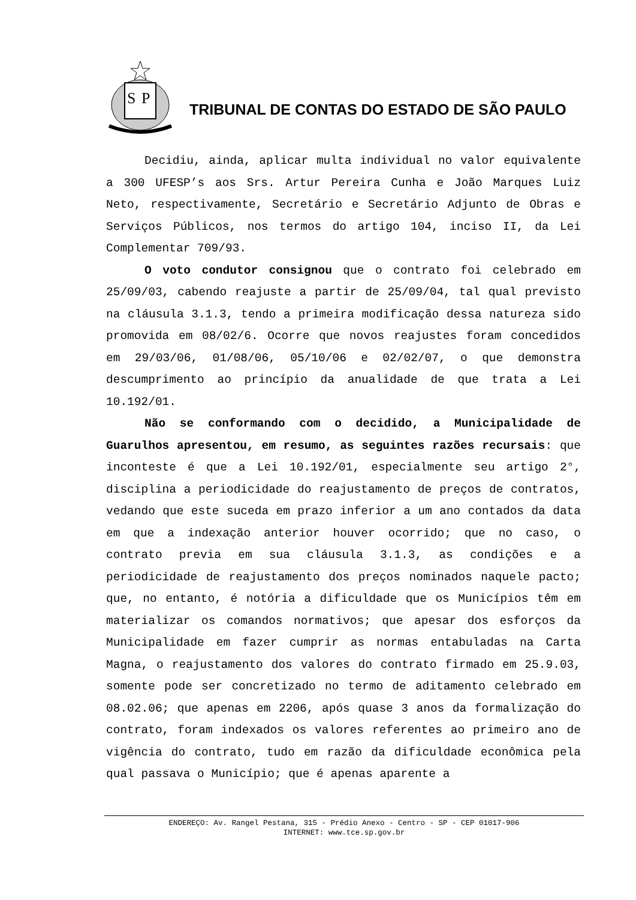S
P
TRIBUNAL DE CONTAS DO ESTADO DE SÃO PAULO
Decidiu, ainda, aplicar multa individual no valor equivalente a 300 UFESP’s aos Srs. Artur Pereira Cunha e João Marques Luiz Neto, respectivamente, Secretário e Secretário Adjunto de Obras e Serviços Públicos, nos termos do artigo 104, inciso II, da Lei Complementar 709/93.
O voto condutor consignou que o contrato foi celebrado em 25/09/03, cabendo reajuste a partir de 25/09/04, tal qual previsto na cláusula 3.1.3, tendo a primeira modificação dessa natureza sido promovida em 08/02/6. Ocorre que novos reajustes foram concedidos em 29/03/06, 01/08/06, 05/10/06 e 02/02/07, o que demonstra descumprimento ao princípio da anualidade de que trata a Lei 10.192/01.
Não se conformando com o decidido, a Municipalidade de Guarulhos apresentou, em resumo, as seguintes razões recursais: que inconteste é que a Lei 10.192/01, especialmente seu artigo 2°, disciplina a periodicidade do reajustamento de preços de contratos, vedando que este suceda em prazo inferior a um ano contados da data em que a indexação anterior houver ocorrido; que no caso, o contrato previa em sua cláusula 3.1.3, as condições e a periodicidade de reajustamento dos preços nominados naquele pacto; que, no entanto, é notória a dificuldade que os Municípios têm em materializar os comandos normativos; que apesar dos esforços da Municipalidade em fazer cumprir as normas entabuladas na Carta Magna, o reajustamento dos valores do contrato firmado em 25.9.03, somente pode ser concretizado no termo de aditamento celebrado em 08.02.06; que apenas em 2206, após quase 3 anos da formalização do contrato, foram indexados os valores referentes ao primeiro ano de vigência do contrato, tudo em razão da dificuldade econômica pela qual passava o Município; que é apenas aparente a
ENDEREÇO: Av. Rangel Pestana, 315 - Prédio Anexo - Centro - SP - CEP 01017-906
INTERNET: www.tce.sp.gov.br